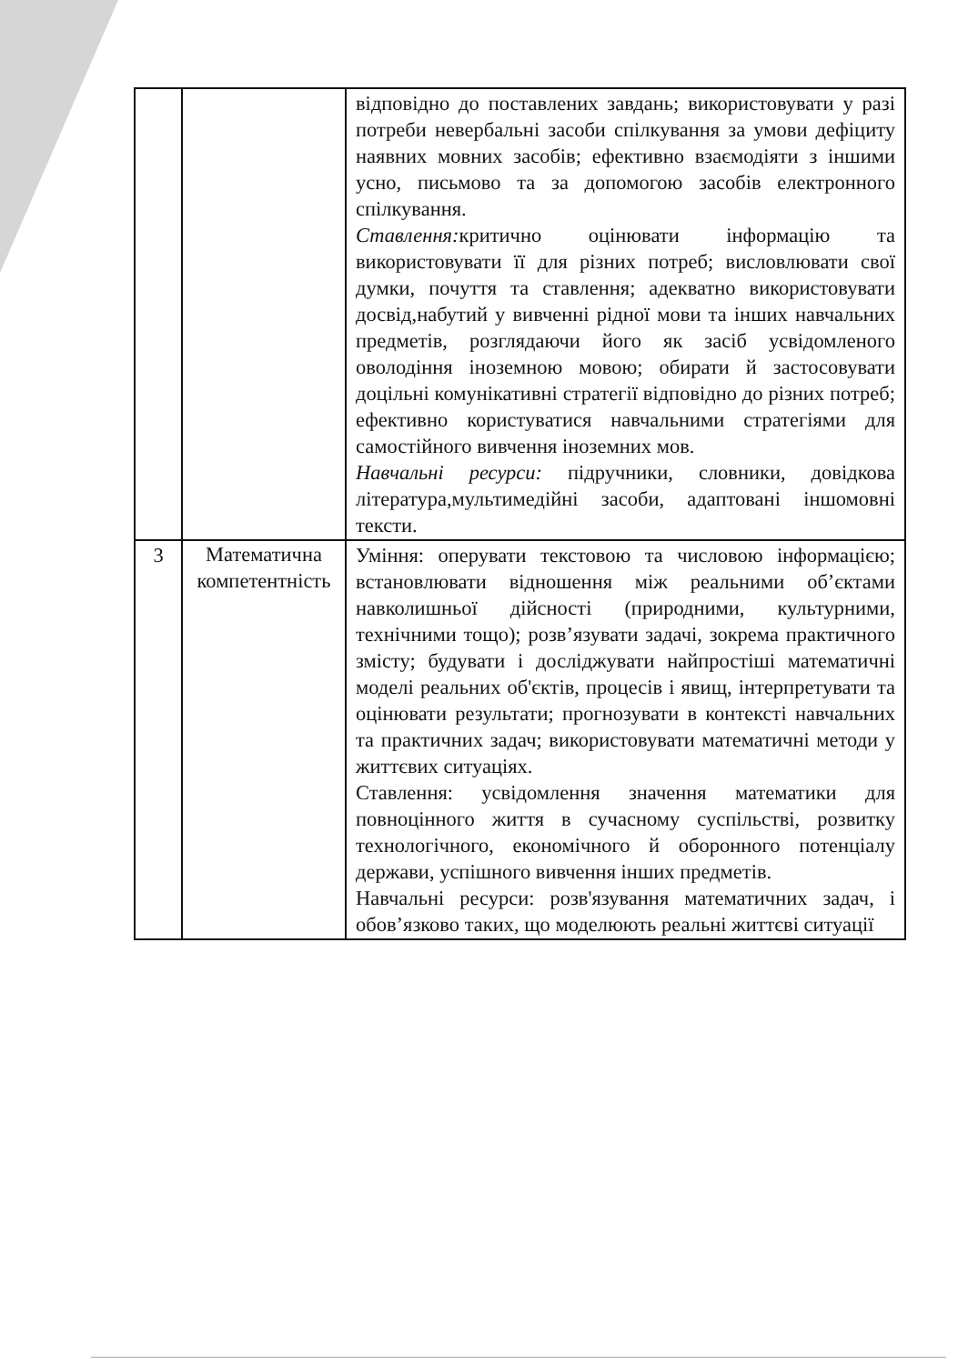| | | відповідно до поставлених завдань; використовувати у разі потреби невербальні засоби спілкування за умови дефіциту наявних мовних засобів; ефективно взаємодіяти з іншими усно, письмово та за допомогою засобів електронного спілкування. Ставлення: критично оцінювати інформацію та використовувати її для різних потреб; висловлювати свої думки, почуття та ставлення; адекватно використовувати досвід,набутий у вивченні рідної мови та інших навчальних предметів, розглядаючи його як засіб усвідомленого оволодіння іноземною мовою; обирати й застосовувати доцільні комунікативні стратегії відповідно до різних потреб; ефективно користуватися навчальними стратегіями для самостійного вивчення іноземних мов. Навчальні ресурси: підручники, словники, довідкова література,мультимедійні засоби, адаптовані іншомовні тексти. |
| 3 | Математична компетентність | Уміння: оперувати текстовою та числовою інформацією; встановлювати відношення між реальними об’єктами навколишньої дійсності (природними, культурними, технічними тощо); розв’язувати задачі, зокрема практичного змісту; будувати і досліджувати найпростіші математичні моделі реальних об'єктів, процесів і явищ, інтерпретувати та оцінювати результати; прогнозувати в контексті навчальних та практичних задач; використовувати математичні методи у життєвих ситуаціях. Ставлення: усвідомлення значення математики для повноцінного життя в сучасному суспільстві, розвитку технологічного, економічного й оборонного потенціалу держави, успішного вивчення інших предметів. Навчальні ресурси: розв'язування математичних задач, і обов’язково таких, що моделюють реальні життєві ситуації |